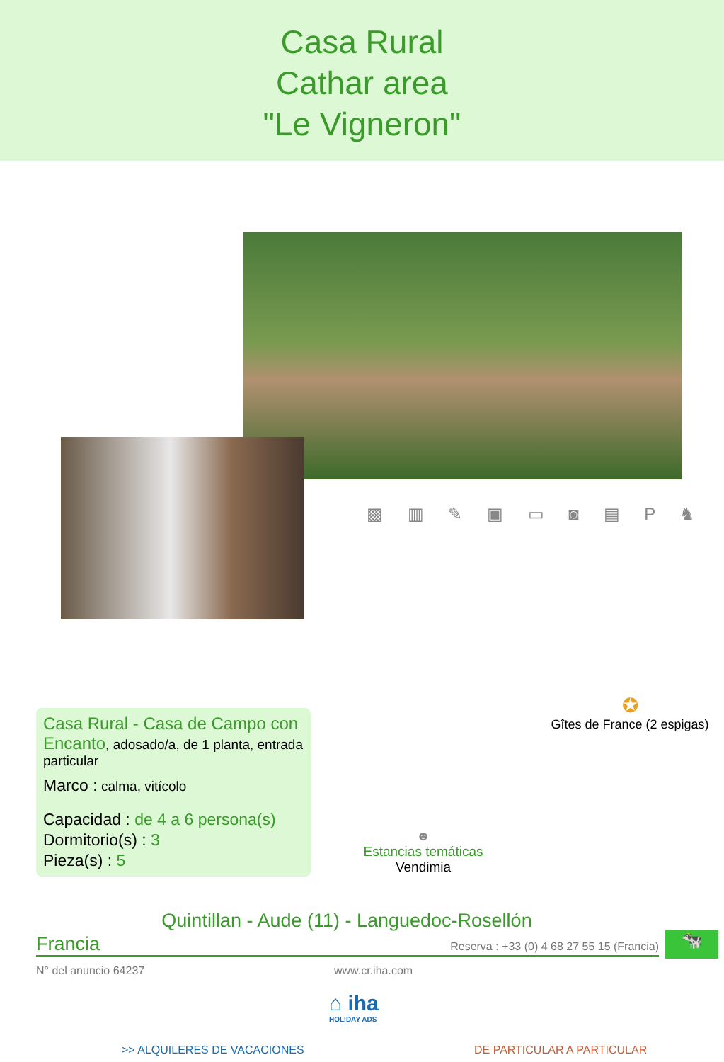Casa Rural
Cathar area
"Le Vigneron"
▩ ▥ ✎ ▣ ▭ ◙ ▤ P ♞
Casa Rural - Casa de Campo con Encanto, adosado/a, de 1 planta, entrada particular
Marco : calma, vitícolo
Capacidad : de 4 a 6 persona(s)
Dormitorio(s) : 3
Pieza(s) : 5
✪
Gîtes de France (2 espigas)
☻
Estancias temáticas
Vendimia
Quintillan - Aude (11) - Languedoc-Rosellón
Francia Reserva : +33 (0) 4 68 27 55 15 (Francia) 🐄
N° del anuncio 64237 www.cr.iha.com
⌂ iha
HOLIDAY ADS
>> ALQUILERES DE VACACIONES DE PARTICULAR A PARTICULAR